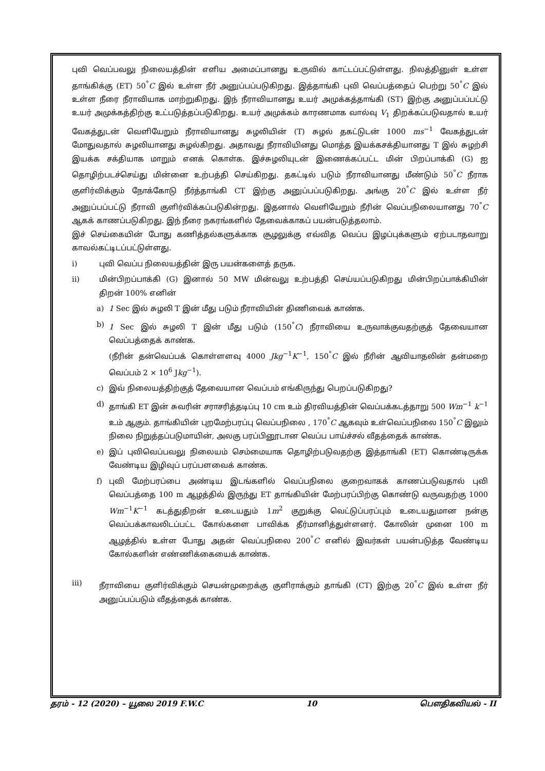புவி வெப்பவலு நிலையத்தின் எளிய அமைப்பானது உருவில் காட்டப்பட்டுள்ளது. நிலத்தினுள் உள்ள தாங்கிக்கு (ET) 50<sup>°</sup>C இல் உள்ள நீர் அனுப்பப்படுகிறது. இத்தாங்கி புவி வெப்பத்தைப் பெற்று 50<sup>°</sup>C இல் உள்ள நீரை நீராவியாக மாற்றுகிறது. இந் நீராவியானது உயர் அமுக்கத்தாங்கி (ST) இற்கு அனுப்பப்பட்டு உயர் அமுக்கத்திற்கு உட்படுத்தப்படுகிறது. உயர் அமுக்கம் காரணமாக வால்வு V<sub>1</sub> திறக்கப்படுவதால் உயர் வேகத்துடன் வெளியேறும் நீராவியானது சுழலியின் (T) சுழல் தகட்டுடன் 1000 ms<sup>−1</sup> வேகத்துடன் மோதுவதால் சுழலியானது சுழல்கிறது. அதாவது நீராவியினது மொத்த இயக்கசக்தியானது T இல் சுழற்சி இயக்க சக்தியாக மாறும் எனக் கொள்க. இச்சுழலியுடன் இணைக்கப்பட்ட மின் பிறப்பாக்கி (G) ஐ தொழிற்படச்செய்து மின்னை உற்பத்தி செய்கிறது. தகட்டில் படும் நீராவியானது மீண்டும் 50<sup>°</sup>C நீராக குளிர்விக்கும் நோக்கோடு நீர்த்தாங்கி CT இற்கு அனுப்பப்படுகிறது. அங்கு 20<sup>°</sup>C இல் உள்ள நீர் அனுப்பப்பட்டு நீராவி குளிர்விக்கப்படுகின்றது. இதனால் வெளியேறும் நீரின் வெப்பநிலையானது 70<sup>°</sup>C ஆகக் காணப்படுகிறது. இந் நீரை நகரங்களில் தேவைக்காகப் பயன்படுத்தலாம்.
இச் செய்கையின் போது கணித்தல்களுக்காக சூழலுக்கு எவ்வித வெப்ப இழப்புக்களும் ஏற்படாதவாறு காவல்கட்டிடப்பட்டுள்ளது.
i) புவி வெப்ப நிலையத்தின் இரு பயன்களைத் தருக.
ii) மின்பிறப்பாக்கி (G) இனால் 50 MW மின்வலு உற்பத்தி செய்யப்படுகிறது மின்பிறப்பாக்கியின் திறன் 100% எனின்
a) 1 Sec இல் சுழலி T இன் மீது படும் நீராவியின் திணிவைக் காண்க.
b) 1 Sec இல் சுழலி T இன் மீது படும் (150<sup>°</sup>C) நீராவியை உருவாக்குவதற்குத் தேவையான வெப்பத்தைக் காண்க.
(நீரின் தன்வெப்பக் கொள்ளளவு 4000 Jkg<sup>−1</sup>K<sup>−1</sup>, 150<sup>°</sup>C இல் நீரின் ஆவியாதலின் தன்மறை வெப்பம் 2 × 10<sup>6</sup> Jkg<sup>−1</sup>).
c) இவ் நிலையத்திற்குத் தேவையான வெப்பம் எங்கிருந்து பெறப்படுகிறது?
d) தாங்கி ET இன் சுவரின் சராசரித்தடிப்பு 10 cm உம் திரவியத்தின் வெப்பக்கடத்தாறு 500 Wm<sup>−1</sup> k<sup>−1</sup> உம் ஆகும். தாங்கியின் புறமேற்பரப்பு வெப்பநிலை , 170<sup>°</sup>C ஆகவும் உள்வெப்பநிலை 150<sup>°</sup>C இலும் நிலை நிறுத்தப்படுமாயின், அலகு பரப்பினூடான வெப்ப பாய்ச்சல் வீதத்தைக் காண்க.
e) இப் புவிவெப்பவலு நிலையம் செம்மையாக தொழிற்படுவதற்கு இத்தாங்கி (ET) கொண்டிருக்க வேண்டிய இழிவுப் பரப்பளவைக் காண்க.
f) புவி மேற்பரப்பை அண்டிய இடங்களில் வெப்பநிலை குறைவாகக் காணப்படுவதால் புவி வெப்பத்தை 100 m ஆழத்தில் இருந்து ET தாங்கியின் மேற்பரப்பிற்கு கொண்டு வருவதற்கு 1000 Wm<sup>−1</sup>K<sup>−1</sup> கடத்துதிறன் உடையதும் 1m<sup>2</sup> குறுக்கு வெட்டுப்பரப்பும் உடையதுமான நன்கு வெப்பக்காவலிடப்பட்ட கோல்களை பாவிக்க தீர்மானித்துள்ளனர். கோலின் முனை 100 m ஆழத்தில் உள்ள போது அதன் வெப்பநிலை 200<sup>°</sup>C எனில் இவர்கள் பயன்படுத்த வேண்டிய கோல்களின் எண்ணிக்கையைக் காண்க.
iii) நீராவியை குளிர்விக்கும் செயன்முறைக்கு குளிராக்கும் தாங்கி (CT) இற்கு 20<sup>°</sup>C இல் உள்ள நீர் அனுப்பப்படும் வீதத்தைக் காண்க.
தரம் - 12 (2020) – யூலை 2019 F.W.C 10 பௌதிகவியல் - II